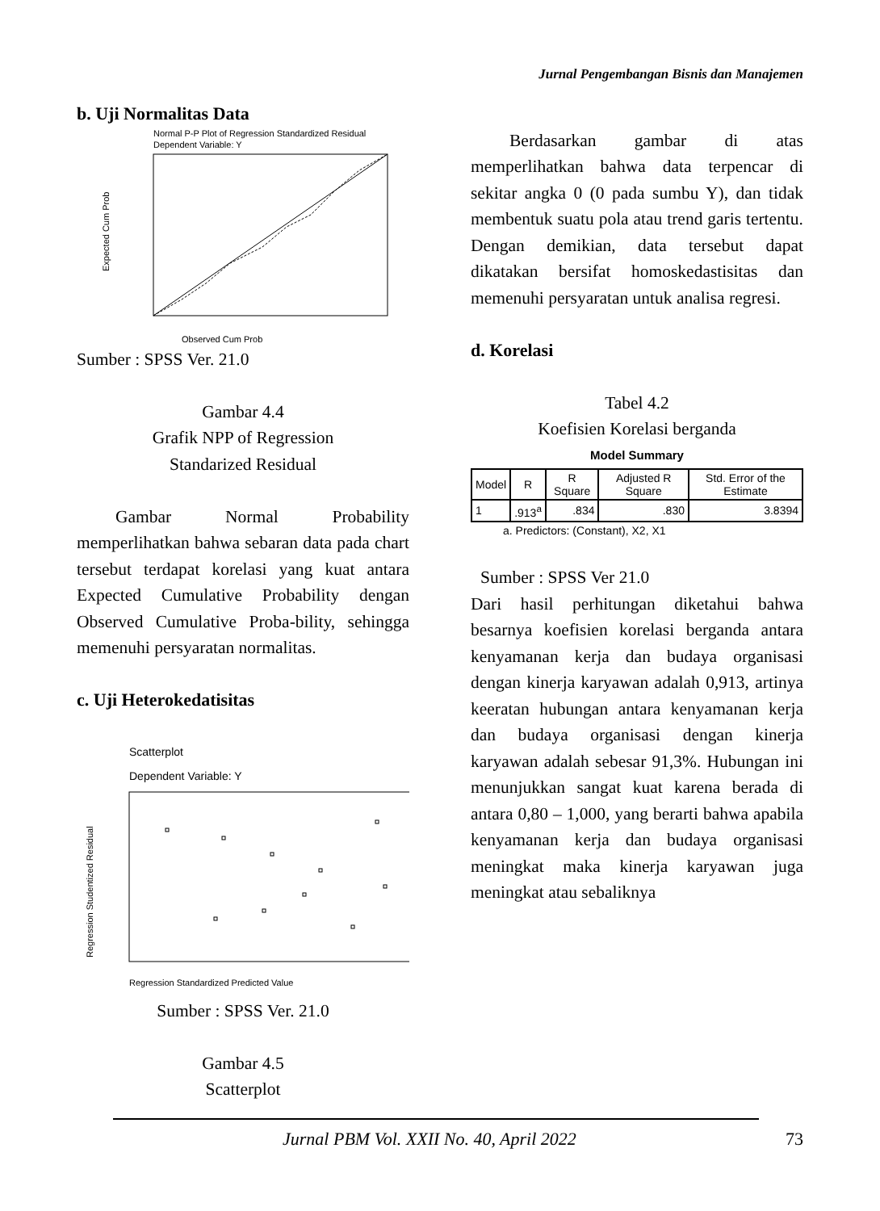Jurnal Pengembangan Bisnis dan Manajemen
b. Uji Normalitas Data
Normal P-P Plot of Regression Standardized Residual
Dependent Variable: Y
Expected Cum Prob
Observed Cum Prob
Sumber : SPSS Ver. 21.0
Gambar 4.4
Grafik NPP of Regression
Standarized Residual
Gambar Normal Probability memperlihatkan bahwa sebaran data pada chart tersebut terdapat korelasi yang kuat antara Expected Cumulative Probability dengan Observed Cumulative Proba-bility, sehingga memenuhi persyaratan normalitas.
c. Uji Heterokedatisitas
Scatterplot
Dependent Variable: Y
Regression Studentized Residual
Regression Standardized Predicted Value
Sumber : SPSS Ver. 21.0
Gambar 4.5
Scatterplot
Berdasarkan gambar di atas memperlihatkan bahwa data terpencar di sekitar angka 0 (0 pada sumbu Y), dan tidak membentuk suatu pola atau trend garis tertentu. Dengan demikian, data tersebut dapat dikatakan bersifat homoskedastisitas dan memenuhi persyaratan untuk analisa regresi.
d. Korelasi
Tabel 4.2
Koefisien Korelasi berganda
Model Summary
| Model | R | R Square | Adjusted R Square | Std. Error of the Estimate |
| --- | --- | --- | --- | --- |
| 1 | .913<sup>a</sup> | .834 | .830 | 3.8394 |
a. Predictors: (Constant), X2, X1
Sumber : SPSS Ver 21.0
Dari hasil perhitungan diketahui bahwa besarnya koefisien korelasi berganda antara kenyamanan kerja dan budaya organisasi dengan kinerja karyawan adalah 0,913, artinya keeratan hubungan antara kenyamanan kerja dan budaya organisasi dengan kinerja karyawan adalah sebesar 91,3%. Hubungan ini menunjukkan sangat kuat karena berada di antara 0,80 – 1,000, yang berarti bahwa apabila kenyamanan kerja dan budaya organisasi meningkat maka kinerja karyawan juga meningkat atau sebaliknya
Jurnal PBM Vol. XXII No. 40, April 2022
73